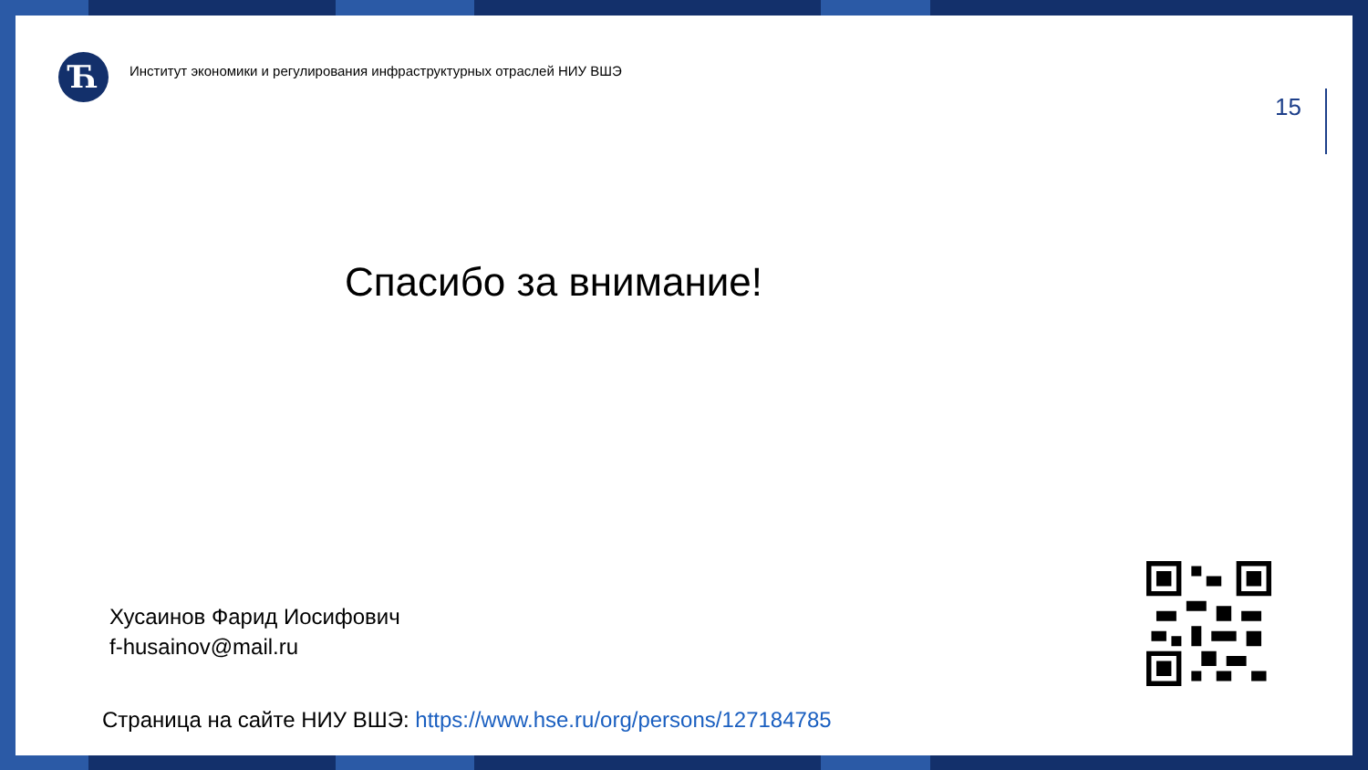Ћ
Институт экономики и регулирования инфраструктурных отраслей НИУ ВШЭ
15
Спасибо за внимание!
Хусаинов Фарид Иосифович
f-husainov@mail.ru
Страница на сайте НИУ ВШЭ: https://www.hse.ru/org/persons/127184785